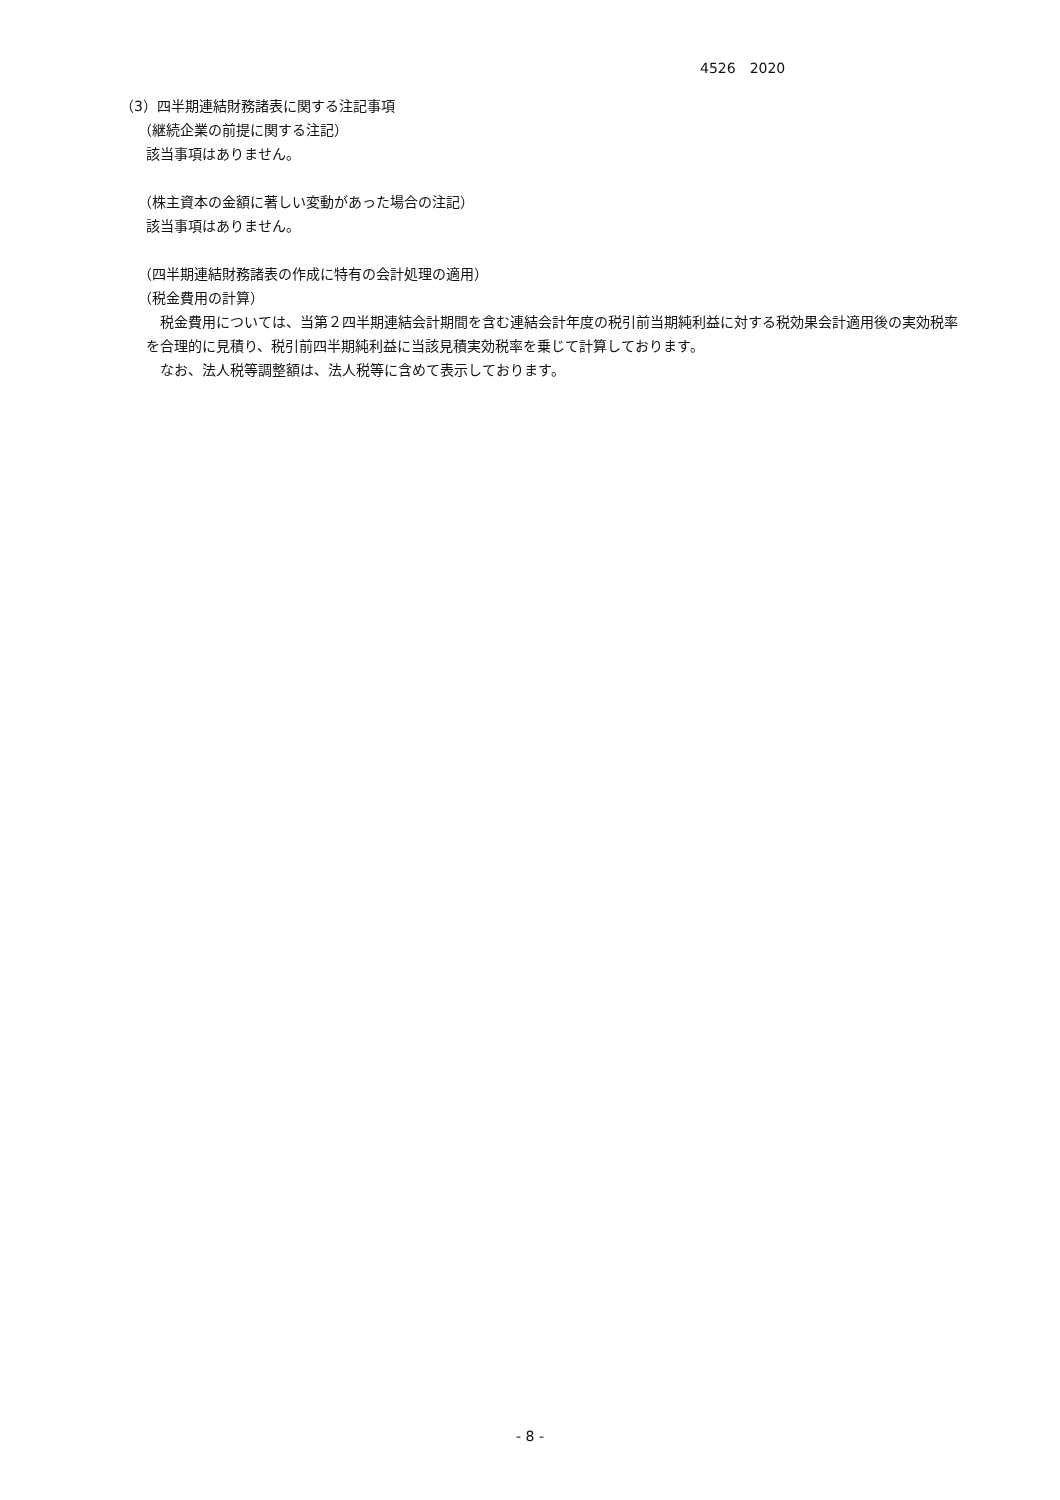4526　2020
（3）四半期連結財務諸表に関する注記事項
（継続企業の前提に関する注記）
該当事項はありません。
（株主資本の金額に著しい変動があった場合の注記）
該当事項はありません。
（四半期連結財務諸表の作成に特有の会計処理の適用）
（税金費用の計算）
　税金費用については、当第２四半期連結会計期間を含む連結会計年度の税引前当期純利益に対する税効果会計適用後の実効税率を合理的に見積り、税引前四半期純利益に当該見積実効税率を乗じて計算しております。
　なお、法人税等調整額は、法人税等に含めて表示しております。
- 8 -